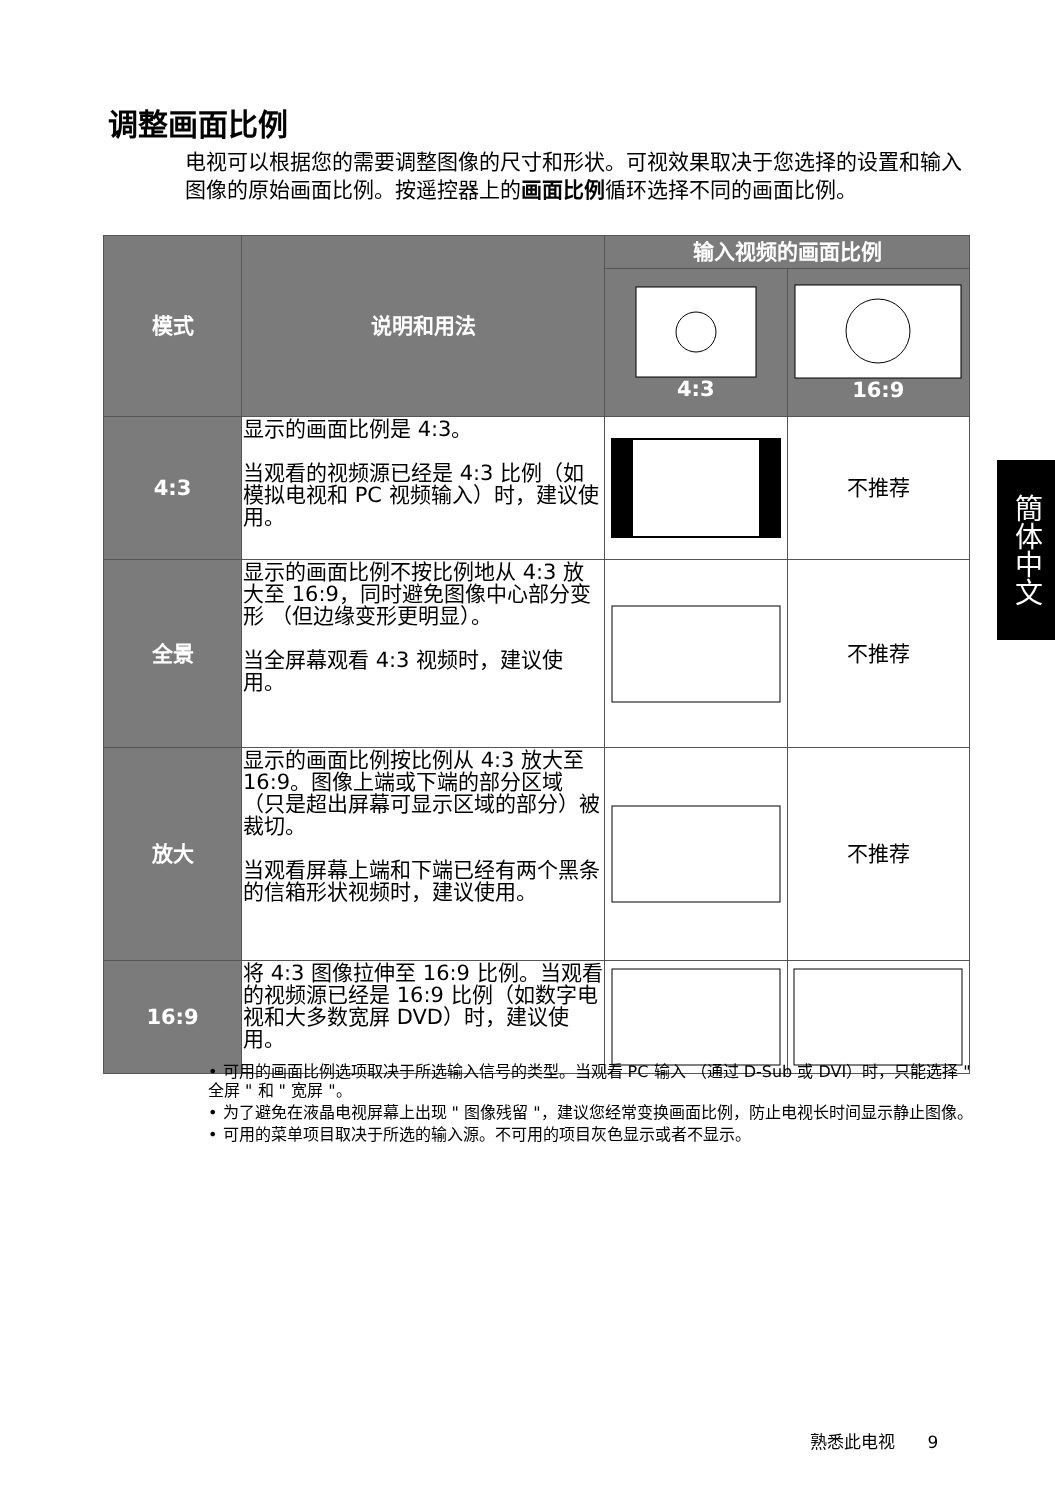调整画面比例
电视可以根据您的需要调整图像的尺寸和形状。可视效果取决于您选择的设置和输入图像的原始画面比例。按遥控器上的画面比例循环选择不同的画面比例。
| 模式 | 说明和用法 | 输入视频的画面比例 | |
| --- | --- | --- | --- |
| | | 4:3 | 16:9 |
| 4:3 | 显示的画面比例是 4:3。 当观看的视频源已经是 4:3 比例（如模拟电视和 PC 视频输入）时，建议使用。 | | 不推荐 |
| 全景 | 显示的画面比例不按比例地从 4:3 放大至 16:9，同时避免图像中心部分变形 （但边缘变形更明显）。 当全屏幕观看 4:3 视频时，建议使用。 | | 不推荐 |
| 放大 | 显示的画面比例按比例从 4:3 放大至 16:9。图像上端或下端的部分区域 （只是超出屏幕可显示区域的部分）被裁切。 当观看屏幕上端和下端已经有两个黑条的信箱形状视频时，建议使用。 | | 不推荐 |
| 16:9 | 将 4:3 图像拉伸至 16:9 比例。当观看的视频源已经是 16:9 比例（如数字电视和大多数宽屏 DVD）时，建议使用。 | | |
• 可用的画面比例选项取决于所选输入信号的类型。当观看 PC 输入 （通过 D-Sub 或 DVI）时，只能选择 " 全屏 " 和 " 宽屏 "。
• 为了避免在液晶电视屏幕上出现 " 图像残留 "，建议您经常变换画面比例，防止电视长时间显示静止图像。
• 可用的菜单项目取决于所选的输入源。不可用的项目灰色显示或者不显示。
簡体中文
熟悉此电视 9